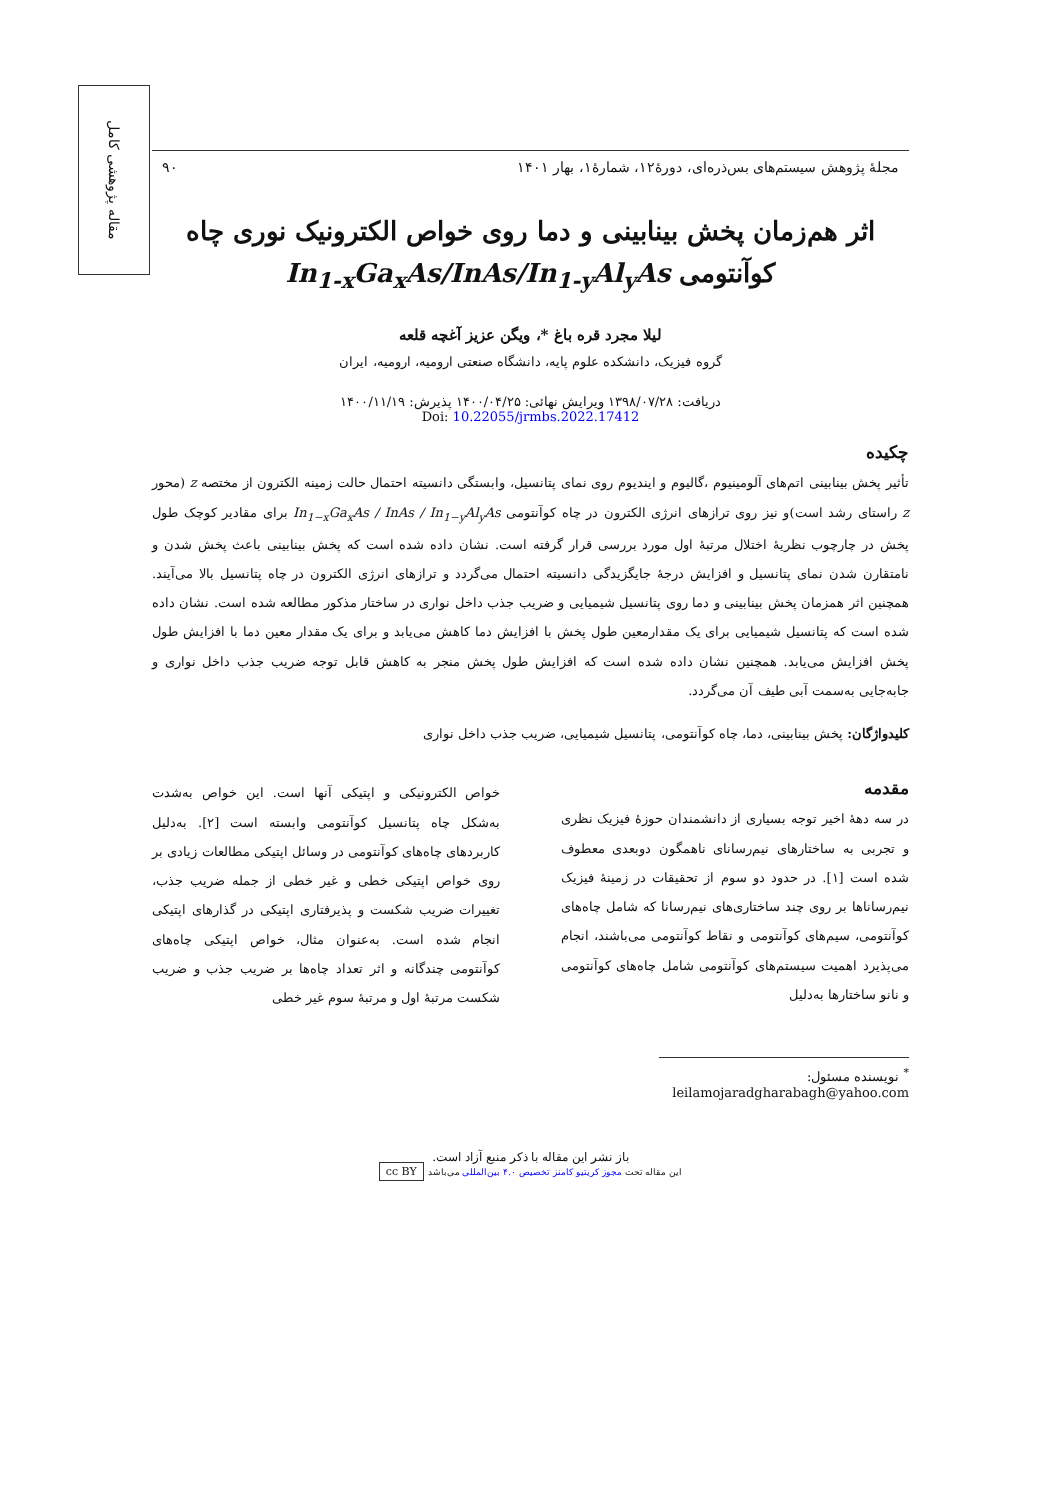مقاله پژوهشی کامل
مجلهٔ پژوهش سیستم‌های بس‌ذره‌ای، دورهٔ۱۲، شمارهٔ۱، بهار ۱۴۰۱ ۹۰
اثر هم‌زمان پخش بینابینی و دما روی خواص الکترونیک نوری چاه کوآنتومی In<sub>1-x</sub>Ga<sub>x</sub>As/InAs/In<sub>1-y</sub>Al<sub>y</sub>As
لیلا مجرد قره باغ *، ویگن عزیز آغچه قلعه
گروه فیزیک، دانشکده علوم پایه، دانشگاه صنعتی ارومیه، ارومیه، ایران
دریافت: ۱۳۹۸/۰۷/۲۸ ویرایش نهائی: ۱۴۰۰/۰۴/۲۵ پذیرش: ۱۴۰۰/۱۱/۱۹
Doi: 10.22055/jrmbs.2022.17412
چکیده
تأثیر پخش بینابینی اتم‌های آلومینیوم ،گالیوم و ایندیوم روی نمای پتانسیل، وابستگی دانسیته احتمال حالت زمینه الکترون از مختصه z (محور z راستای رشد است)و نیز روی ترازهای انرژی الکترون در چاه کوآنتومی In<sub>1−x</sub>Ga<sub>x</sub>As / InAs / In<sub>1−y</sub>Al<sub>y</sub>As برای مقادیر کوچک طول پخش در چارچوب نظریهٔ اختلال مرتبهٔ اول مورد بررسی قرار گرفته است. نشان داده شده است که پخش بینابینی باعث پخش شدن و نامتقارن شدن نمای پتانسیل و افزایش درجهٔ جایگزیدگی دانسیته احتمال می‌گردد و ترازهای انرژی الکترون در چاه پتانسیل بالا می‌آیند. همچنین اثر همزمان پخش بینابینی و دما روی پتانسیل شیمیایی و ضریب جذب داخل نواری در ساختار مذکور مطالعه شده است. نشان داده شده است که پتانسیل شیمیایی برای یک مقدارمعین طول پخش با افزایش دما کاهش می‌یابد و برای یک مقدار معین دما با افزایش طول پخش افزایش می‌یابد. همچنین نشان داده شده است که افزایش طول پخش منجر به کاهش قابل توجه ضریب جذب داخل نواری و جابه‌جایی به‌سمت آبی طیف آن می‌گردد.
کلیدواژگان: پخش بینابینی، دما، چاه کوآنتومی، پتانسیل شیمیایی، ضریب جذب داخل نواری
مقدمه
در سه دههٔ اخیر توجه بسیاری از دانشمندان حوزهٔ فیزیک نظری و تجربی به ساختارهای نیم‌رسانای ناهمگون دوبعدی معطوف شده است [۱]. در حدود دو سوم از تحقیقات در زمینهٔ فیزیک نیم‌رساناها بر روی چند ساختاری‌های نیم‌رسانا که شامل چاه‌های کوآنتومی، سیم‌های کوآنتومی و نقاط کوآنتومی می‌باشند، انجام می‌پذیرد اهمیت سیستم‌های کوآنتومی شامل چاه‌های کوآنتومی و نانو ساختارها به‌دلیل
خواص الکترونیکی و اپتیکی آنها است. این خواص به‌شدت به‌شکل چاه پتانسیل کوآنتومی وابسته است [۲]. به‌دلیل کاربردهای چاه‌های کوآنتومی در وسائل اپتیکی مطالعات زیادی بر روی خواص اپتیکی خطی و غیر خطی از جمله ضریب جذب، تغییرات ضریب شکست و پذیرفتاری اپتیکی در گذارهای اپتیکی انجام شده است. به‌عنوان مثال، خواص اپتیکی چاه‌های کوآنتومی چندگانه و اثر تعداد چاه‌ها بر ضریب جذب و ضریب شکست مرتبهٔ اول و مرتبهٔ سوم غیر خطی
<sup>*</sup> نویسنده مسئول: leilamojaradgharabagh@yahoo.com
باز نشر این مقاله با ذکر منبع آزاد است.
این مقاله تحت مجوز کریتیو کامنز تخصیص ۴.۰ بین‌المللی می‌باشد cc BY